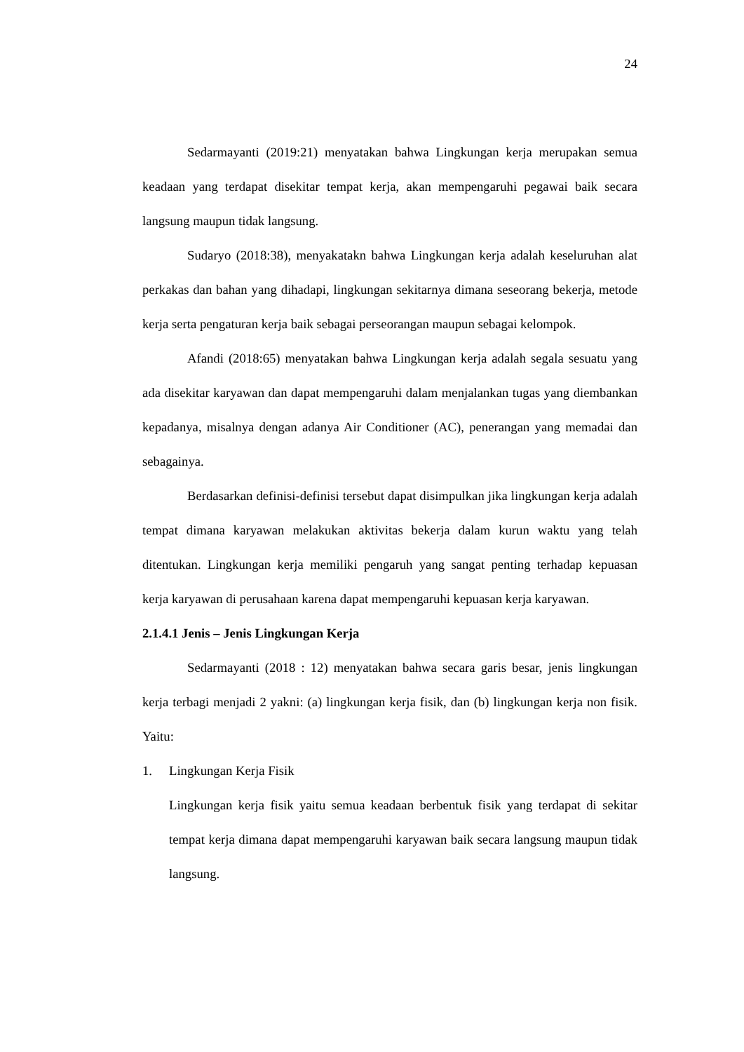24
Sedarmayanti (2019:21) menyatakan bahwa Lingkungan kerja merupakan semua keadaan yang terdapat disekitar tempat kerja, akan mempengaruhi pegawai baik secara langsung maupun tidak langsung.
Sudaryo (2018:38), menyakatakn bahwa Lingkungan kerja adalah keseluruhan alat perkakas dan bahan yang dihadapi, lingkungan sekitarnya dimana seseorang bekerja, metode kerja serta pengaturan kerja baik sebagai perseorangan maupun sebagai kelompok.
Afandi (2018:65) menyatakan bahwa Lingkungan kerja adalah segala sesuatu yang ada disekitar karyawan dan dapat mempengaruhi dalam menjalankan tugas yang diembankan kepadanya, misalnya dengan adanya Air Conditioner (AC), penerangan yang memadai dan sebagainya.
Berdasarkan definisi-definisi tersebut dapat disimpulkan jika lingkungan kerja adalah tempat dimana karyawan melakukan aktivitas bekerja dalam kurun waktu yang telah ditentukan. Lingkungan kerja memiliki pengaruh yang sangat penting terhadap kepuasan kerja karyawan di perusahaan karena dapat mempengaruhi kepuasan kerja karyawan.
2.1.4.1 Jenis – Jenis Lingkungan Kerja
Sedarmayanti (2018 : 12) menyatakan bahwa secara garis besar, jenis lingkungan kerja terbagi menjadi 2 yakni: (a) lingkungan kerja fisik, dan (b) lingkungan kerja non fisik. Yaitu:
1. Lingkungan Kerja Fisik
Lingkungan kerja fisik yaitu semua keadaan berbentuk fisik yang terdapat di sekitar tempat kerja dimana dapat mempengaruhi karyawan baik secara langsung maupun tidak langsung.